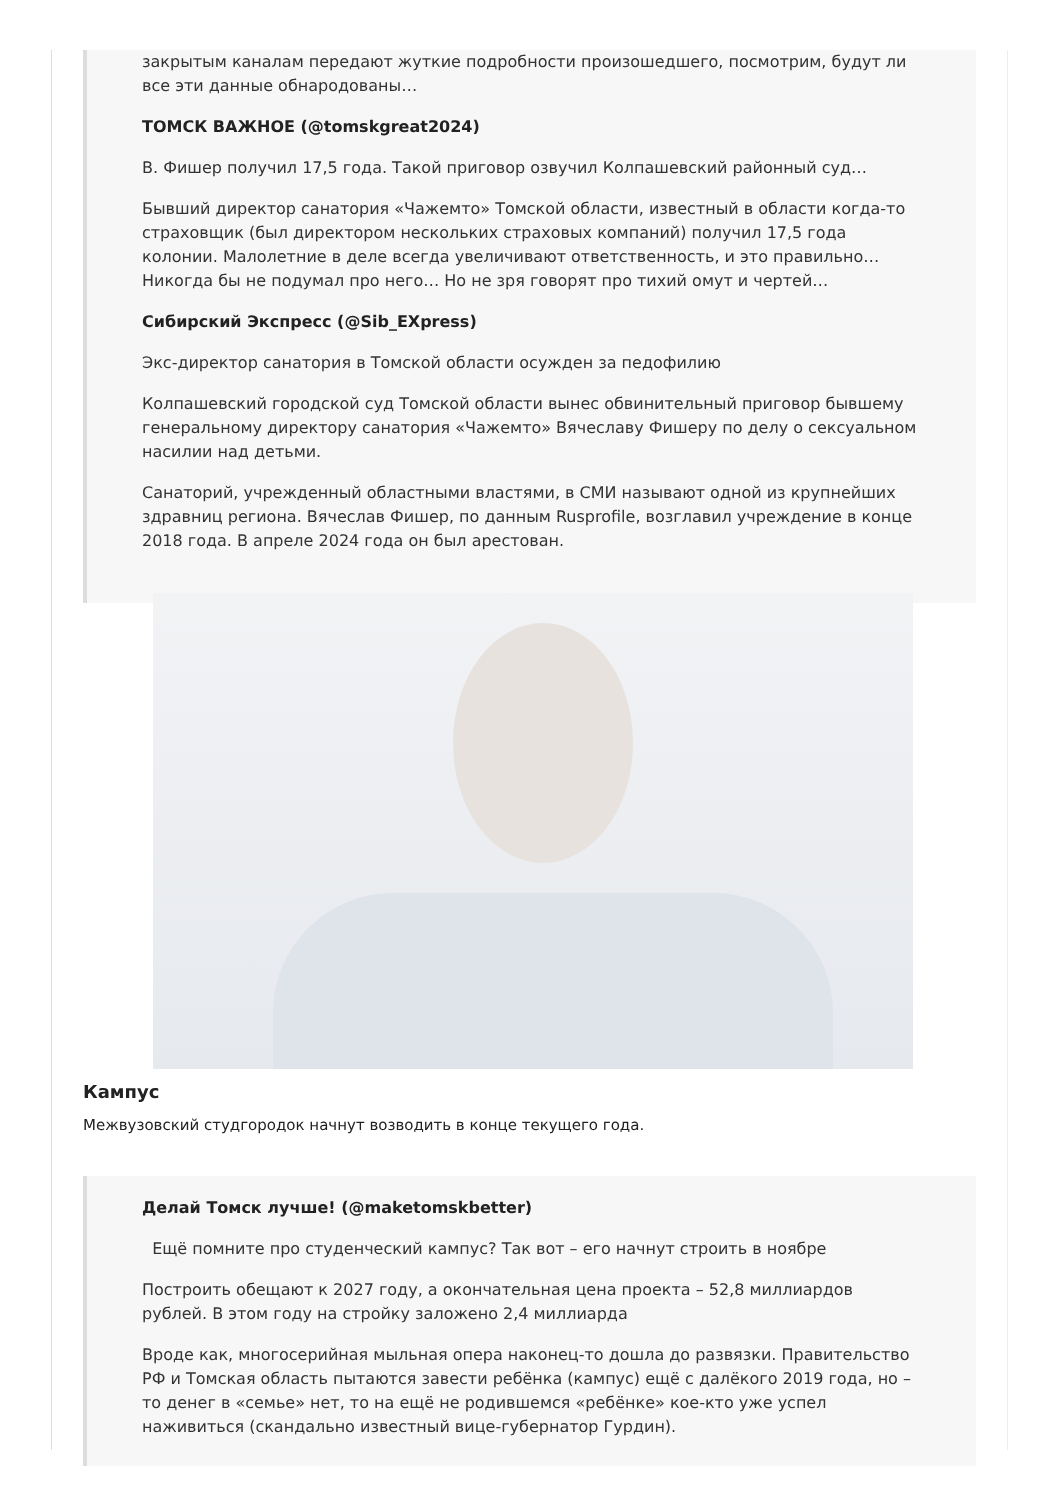закрытым каналам передают жуткие подробности произошедшего, посмотрим, будут ли все эти данные обнародованы…
ТОМСК ВАЖНОЕ (@tomskgreat2024)
В. Фишер получил 17,5 года. Такой приговор озвучил Колпашевский районный суд…
Бывший директор санатория «Чажемто» Томской области, известный в области когда-то страховщик (был директором нескольких страховых компаний) получил 17,5 года колонии. Малолетние в деле всегда увеличивают ответственность, и это правильно… Никогда бы не подумал про него… Но не зря говорят про тихий омут и чертей…
Сибирский Экспресс (@Sib_EXpress)
Экс-директор санатория в Томской области осужден за педофилию
Колпашевский городской суд Томской области вынес обвинительный приговор бывшему генеральному директору санатория «Чажемто» Вячеславу Фишеру по делу о сексуальном насилии над детьми.
Санаторий, учрежденный областными властями, в СМИ называют одной из крупнейших здравниц региона. Вячеслав Фишер, по данным Rusprofile, возглавил учреждение в конце 2018 года. В апреле 2024 года он был арестован.
Кампус
Межвузовский студгородок начнут возводить в конце текущего года.
Делай Томск лучше! (@maketomskbetter)
Ещё помните про студенческий кампус? Так вот – его начнут строить в ноябре
Построить обещают к 2027 году, а окончательная цена проекта – 52,8 миллиардов рублей. В этом году на стройку заложено 2,4 миллиарда
Вроде как, многосерийная мыльная опера наконец-то дошла до развязки. Правительство РФ и Томская область пытаются завести ребёнка (кампус) ещё с далёкого 2019 года, но – то денег в «семье» нет, то на ещё не родившемся «ребёнке» кое-кто уже успел наживиться (скандально известный вице-губернатор Гурдин).